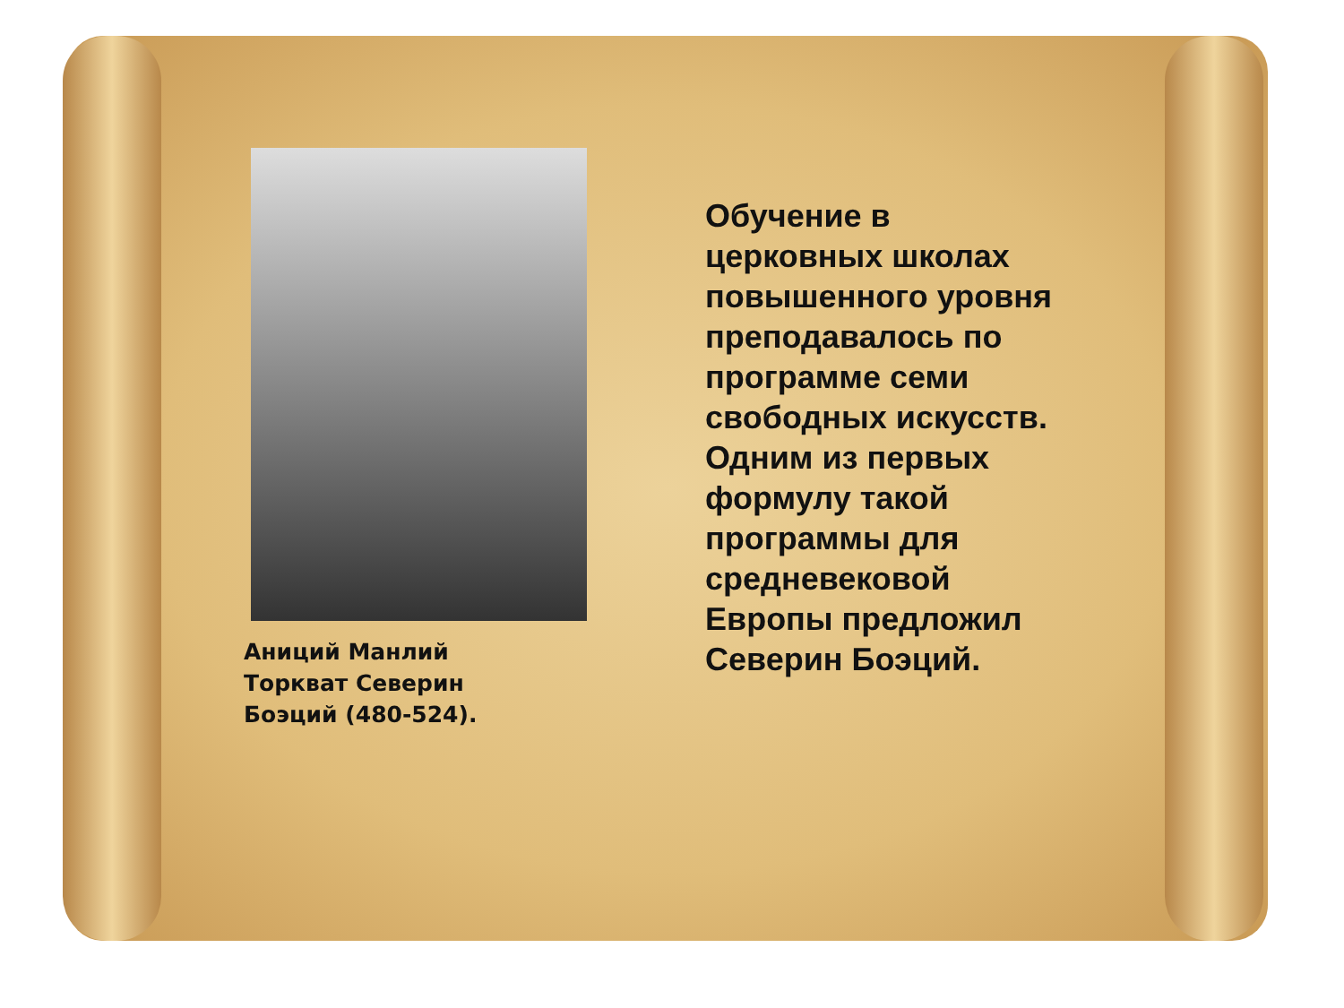Аниций Манлий Торкват Северин Боэций (480-524).
Обучение в церковных школах повышенного уровня преподавалось по программе семи свободных искусств. Одним из первых формулу такой программы для средневековой Европы предложил Северин Боэций.